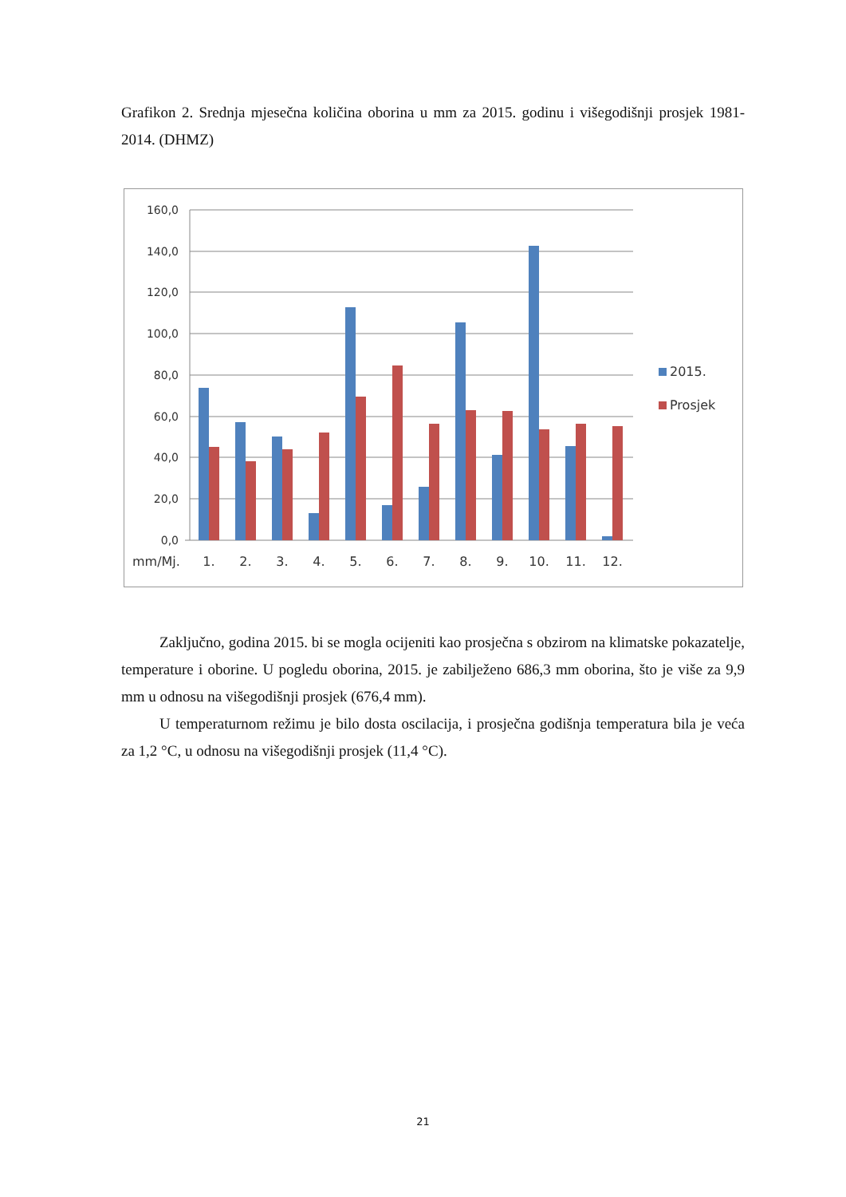Grafikon 2. Srednja mjesečna količina oborina u mm za 2015. godinu i višegodišnji prosjek 1981-2014. (DHMZ)
160,0
140,0
120,0
100,0
80,0
60,0
40,0
20,0
0,0
mm/Mj.
1.
2.
3.
4.
5.
6.
7.
8.
9.
10.
11.
12.
2015.
Prosjek
Zaključno, godina 2015. bi se mogla ocijeniti kao prosječna s obzirom na klimatske pokazatelje, temperature i oborine. U pogledu oborina, 2015. je zabilježeno 686,3 mm oborina, što je više za 9,9 mm u odnosu na višegodišnji prosjek (676,4 mm).
U temperaturnom režimu je bilo dosta oscilacija, i prosječna godišnja temperatura bila je veća za 1,2 °C, u odnosu na višegodišnji prosjek (11,4 °C).
21